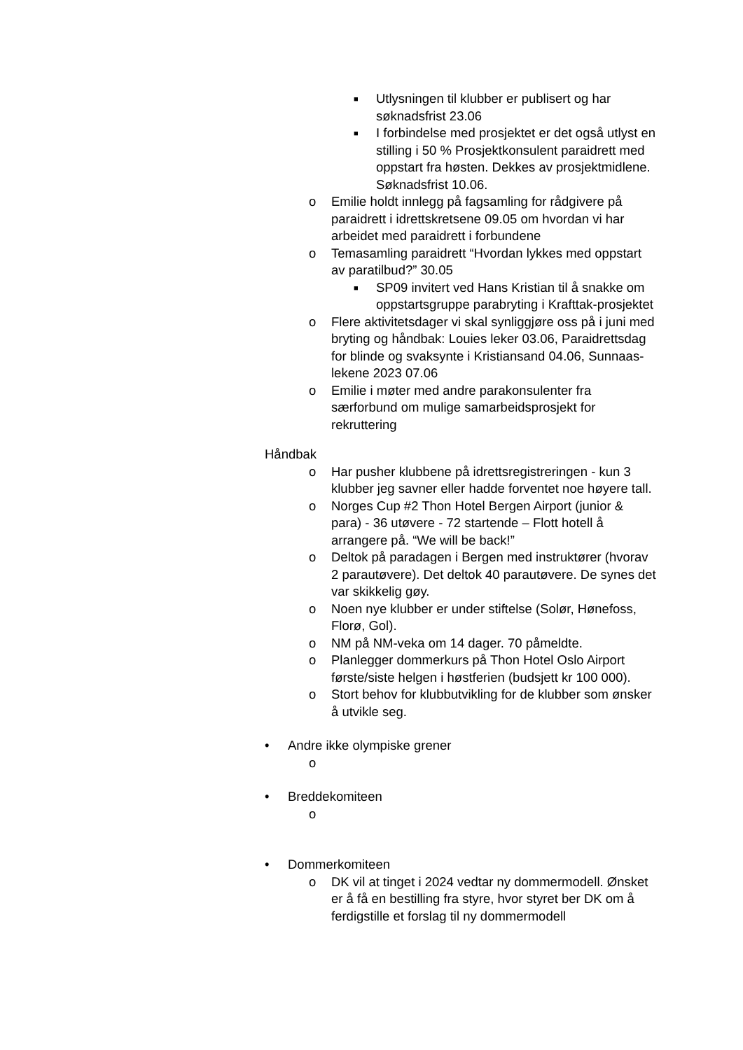■ Utlysningen til klubber er publisert og har søknadsfrist 23.06
■ I forbindelse med prosjektet er det også utlyst en stilling i 50 % Prosjektkonsulent paraidrett med oppstart fra høsten. Dekkes av prosjektmidlene. Søknadsfrist 10.06.
o Emilie holdt innlegg på fagsamling for rådgivere på paraidrett i idrettskretsene 09.05 om hvordan vi har arbeidet med paraidrett i forbundene
o Temasamling paraidrett “Hvordan lykkes med oppstart av paratilbud?” 30.05
■ SP09 invitert ved Hans Kristian til å snakke om oppstartsgruppe parabryting i Krafttak-prosjektet
o Flere aktivitetsdager vi skal synliggjøre oss på i juni med bryting og håndbak: Louies leker 03.06, Paraidrettsdag for blinde og svaksynte i Kristiansand 04.06, Sunnaas-lekene 2023 07.06
o Emilie i møter med andre parakonsulenter fra særforbund om mulige samarbeidsprosjekt for rekruttering
Håndbak
o Har pusher klubbene på idrettsregistreringen - kun 3 klubber jeg savner eller hadde forventet noe høyere tall.
o Norges Cup #2 Thon Hotel Bergen Airport (junior & para) - 36 utøvere - 72 startende – Flott hotell å arrangere på. “We will be back!”
o Deltok på paradagen i Bergen med instruktører (hvorav 2 parautøvere). Det deltok 40 parautøvere. De synes det var skikkelig gøy.
o Noen nye klubber er under stiftelse (Solør, Hønefoss, Florø, Gol).
o NM på NM-veka om 14 dager. 70 påmeldte.
o Planlegger dommerkurs på Thon Hotel Oslo Airport første/siste helgen i høstferien (budsjett kr 100 000).
o Stort behov for klubbutvikling for de klubber som ønsker å utvikle seg.
• Andre ikke olympiske grener
o
• Breddekomiteen
o
• Dommerkomiteen
o DK vil at tinget i 2024 vedtar ny dommermodell. Ønsket er å få en bestilling fra styre, hvor styret ber DK om å ferdigstille et forslag til ny dommermodell